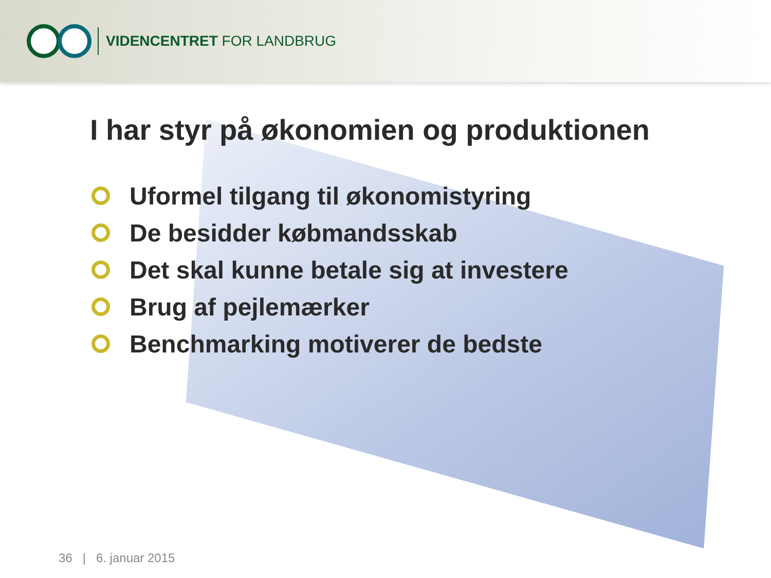VIDENCENTRET FOR LANDBRUG
I har styr på økonomien og produktionen
Uformel tilgang til økonomistyring
De besidder købmandsskab
Det skal kunne betale sig at investere
Brug af pejlemærker
Benchmarking motiverer de bedste
36 | 6. januar 2015